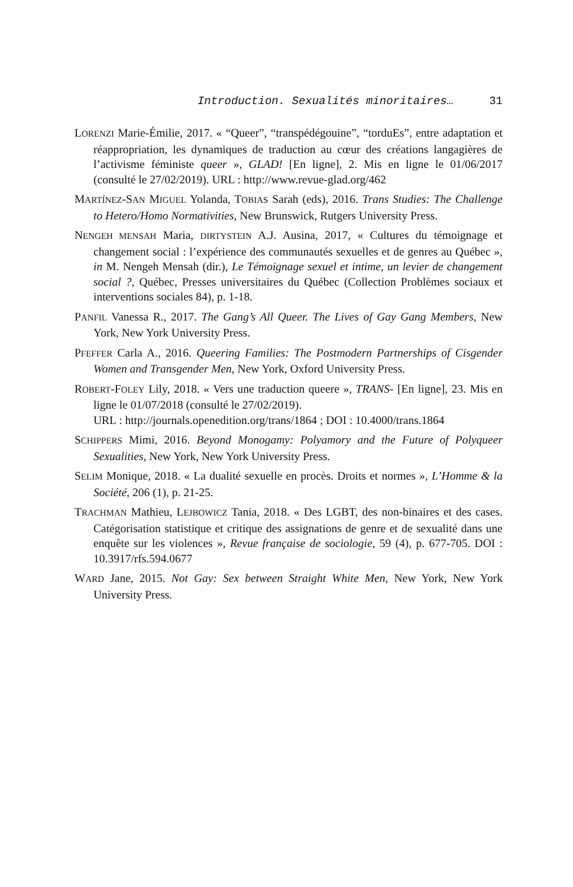Introduction. Sexualités minoritaires… 31
LORENZI Marie-Émilie, 2017. « “Queer”, “transpédégouine”, “torduEs”, entre adaptation et réappropriation, les dynamiques de traduction au cœur des créations langagières de l’activisme féministe queer », GLAD! [En ligne], 2. Mis en ligne le 01/06/2017 (consulté le 27/02/2019). URL : http://www.revue-glad.org/462
MARTÍNEZ-SAN MIGUEL Yolanda, TOBIAS Sarah (eds), 2016. Trans Studies: The Challenge to Hetero/Homo Normativities, New Brunswick, Rutgers University Press.
NENGEH MENSAH Maria, DIRTYSTEIN A.J. Ausina, 2017, « Cultures du témoignage et changement social : l’expérience des communautés sexuelles et de genres au Québec », in M. Nengeh Mensah (dir.), Le Témoignage sexuel et intime, un levier de changement social ?, Québec, Presses universitaires du Québec (Collection Problèmes sociaux et interventions sociales 84), p. 1-18.
PANFIL Vanessa R., 2017. The Gang’s All Queer. The Lives of Gay Gang Members, New York, New York University Press.
PFEFFER Carla A., 2016. Queering Families: The Postmodern Partnerships of Cisgender Women and Transgender Men, New York, Oxford University Press.
ROBERT-FOLEY Lily, 2018. « Vers une traduction queere », TRANS- [En ligne], 23. Mis en ligne le 01/07/2018 (consulté le 27/02/2019).
URL : http://journals.openedition.org/trans/1864 ; DOI : 10.4000/trans.1864
SCHIPPERS Mimi, 2016. Beyond Monogamy: Polyamory and the Future of Polyqueer Sexualities, New York, New York University Press.
SELIM Monique, 2018. « La dualité sexuelle en procès. Droits et normes », L’Homme & la Société, 206 (1), p. 21-25.
TRACHMAN Mathieu, LEJBOWICZ Tania, 2018. « Des LGBT, des non-binaires et des cases. Catégorisation statistique et critique des assignations de genre et de sexualité dans une enquête sur les violences », Revue française de sociologie, 59 (4), p. 677-705. DOI : 10.3917/rfs.594.0677
WARD Jane, 2015. Not Gay: Sex between Straight White Men, New York, New York University Press.